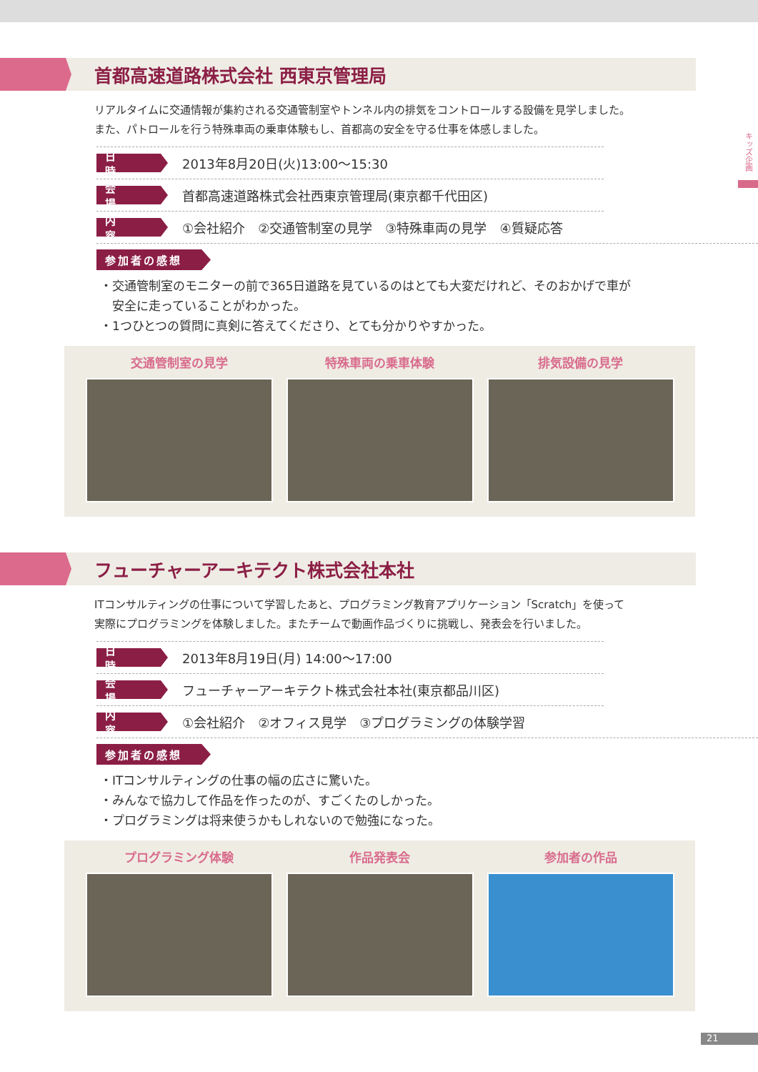キッズ企画
首都高速道路株式会社 西東京管理局
リアルタイムに交通情報が集約される交通管制室やトンネル内の排気をコントロールする設備を見学しました。
また、パトロールを行う特殊車両の乗車体験もし、首都高の安全を守る仕事を体感しました。
日 時
2013年8月20日(火)13:00～15:30
会 場
首都高速道路株式会社西東京管理局(東京都千代田区)
内 容
①会社紹介　②交通管制室の見学　③特殊車両の見学　④質疑応答
参加者の感想
・交通管制室のモニターの前で365日道路を見ているのはとても大変だけれど、そのおかげで車が
　安全に走っていることがわかった。
・1つひとつの質問に真剣に答えてくださり、とても分かりやすかった。
交通管制室の見学 特殊車両の乗車体験 排気設備の見学
フューチャーアーキテクト株式会社本社
ITコンサルティングの仕事について学習したあと、プログラミング教育アプリケーション「Scratch」を使って
実際にプログラミングを体験しました。またチームで動画作品づくりに挑戦し、発表会を行いました。
日 時
2013年8月19日(月) 14:00～17:00
会 場
フューチャーアーキテクト株式会社本社(東京都品川区)
内 容
①会社紹介　②オフィス見学　③プログラミングの体験学習
参加者の感想
・ITコンサルティングの仕事の幅の広さに驚いた。
・みんなで協力して作品を作ったのが、すごくたのしかった。
・プログラミングは将来使うかもしれないので勉強になった。
プログラミング体験 作品発表会 参加者の作品
21